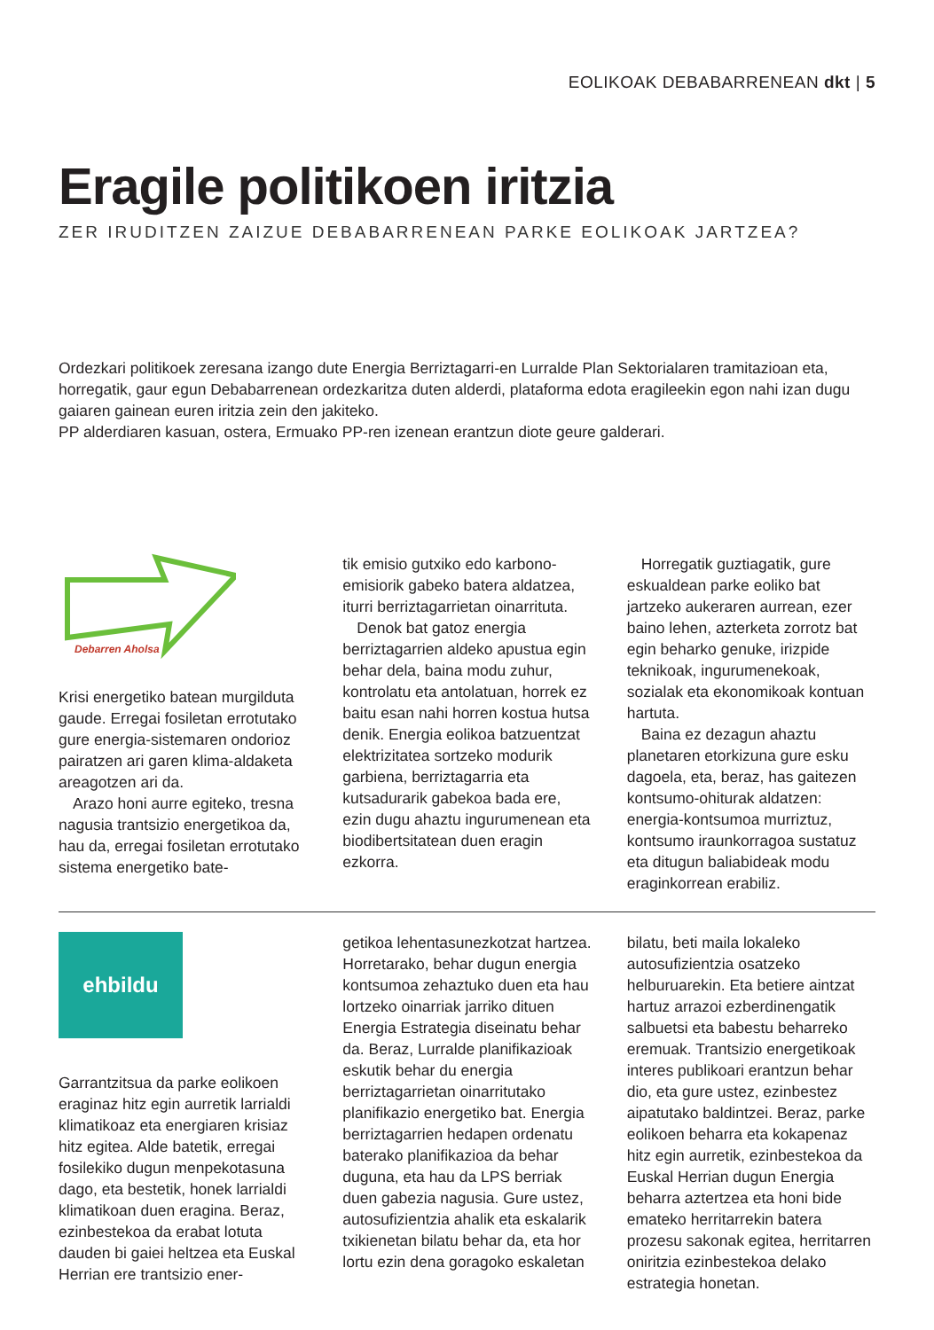EOLIKOAK DEBABARRENEAN dkt | 5
Eragile politikoen iritzia
ZER IRUDITZEN ZAIZUE DEBABARRENEAN PARKE EOLIKOAK JARTZEA?
Ordezkari politikoek zeresana izango dute Energia Berriztagarri-en Lurralde Plan Sektorialaren tramitazioan eta, horregatik, gaur egun Debabarrenean ordezkaritza duten alderdi, plataforma edota eragileekin egon nahi izan dugu gaiaren gainean euren iritzia zein den jakiteko.
PP alderdiaren kasuan, ostera, Ermuako PP-ren izenean erantzun diote geure galderari.
Debarren Aholsa
Krisi energetiko batean murgilduta gaude. Erregai fosiletan errotutako gure energia-sistemaren ondorioz pairatzen ari garen klima-aldaketa areagotzen ari da.
Arazo honi aurre egiteko, tresna nagusia trantsizio energetikoa da, hau da, erregai fosiletan errotutako sistema energetiko bate-
tik emisio gutxiko edo karbono-emisiorik gabeko batera aldatzea, iturri berriztagarrietan oinarrituta.
Denok bat gatoz energia berriztagarrien aldeko apustua egin behar dela, baina modu zuhur, kontrolatu eta antolatuan, horrek ez baitu esan nahi horren kostua hutsa denik. Energia eolikoa batzuentzat elektrizitatea sortzeko modurik garbiena, berriztagarria eta kutsadurarik gabekoa bada ere, ezin dugu ahaztu ingurumenean eta biodibertsitatean duen eragin ezkorra.
Horregatik guztiagatik, gure eskualdean parke eoliko bat jartzeko aukeraren aurrean, ezer baino lehen, azterketa zorrotz bat egin beharko genuke, irizpide teknikoak, ingurumenekoak, sozialak eta ekonomikoak kontuan hartuta.
Baina ez dezagun ahaztu planetaren etorkizuna gure esku dagoela, eta, beraz, has gaitezen kontsumo-ohiturak aldatzen: energia-kontsumoa murriztuz, kontsumo iraunkorragoa sustatuz eta ditugun baliabideak modu eraginkorrean erabiliz.
ehbildu
Garrantzitsua da parke eolikoen eraginaz hitz egin aurretik larrialdi klimatikoaz eta energiaren krisiaz hitz egitea. Alde batetik, erregai fosilekiko dugun menpekotasuna dago, eta bestetik, honek larrialdi klimatikoan duen eragina. Beraz, ezinbestekoa da erabat lotuta dauden bi gaiei heltzea eta Euskal Herrian ere trantsizio ener-
getikoa lehentasunezkotzat hartzea. Horretarako, behar dugun energia kontsumoa zehaztuko duen eta hau lortzeko oinarriak jarriko dituen Energia Estrategia diseinatu behar da. Beraz, Lurralde planifikazioak eskutik behar du energia berriztagarrietan oinarritutako planifikazio energetiko bat. Energia berriztagarrien hedapen ordenatu baterako planifikazioa da behar duguna, eta hau da LPS berriak duen gabezia nagusia. Gure ustez, autosufizientzia ahalik eta eskalarik txikienetan bilatu behar da, eta hor lortu ezin dena goragoko eskaletan
bilatu, beti maila lokaleko autosufizientzia osatzeko helburuarekin. Eta betiere aintzat hartuz arrazoi ezberdinengatik salbuetsi eta babestu beharreko eremuak. Trantsizio energetikoak interes publikoari erantzun behar dio, eta gure ustez, ezinbestez aipatutako baldintzei. Beraz, parke eolikoen beharra eta kokapenaz hitz egin aurretik, ezinbestekoa da Euskal Herrian dugun Energia beharra aztertzea eta honi bide emateko herritarrekin batera prozesu sakonak egitea, herritarren oniritzia ezinbestekoa delako estrategia honetan.